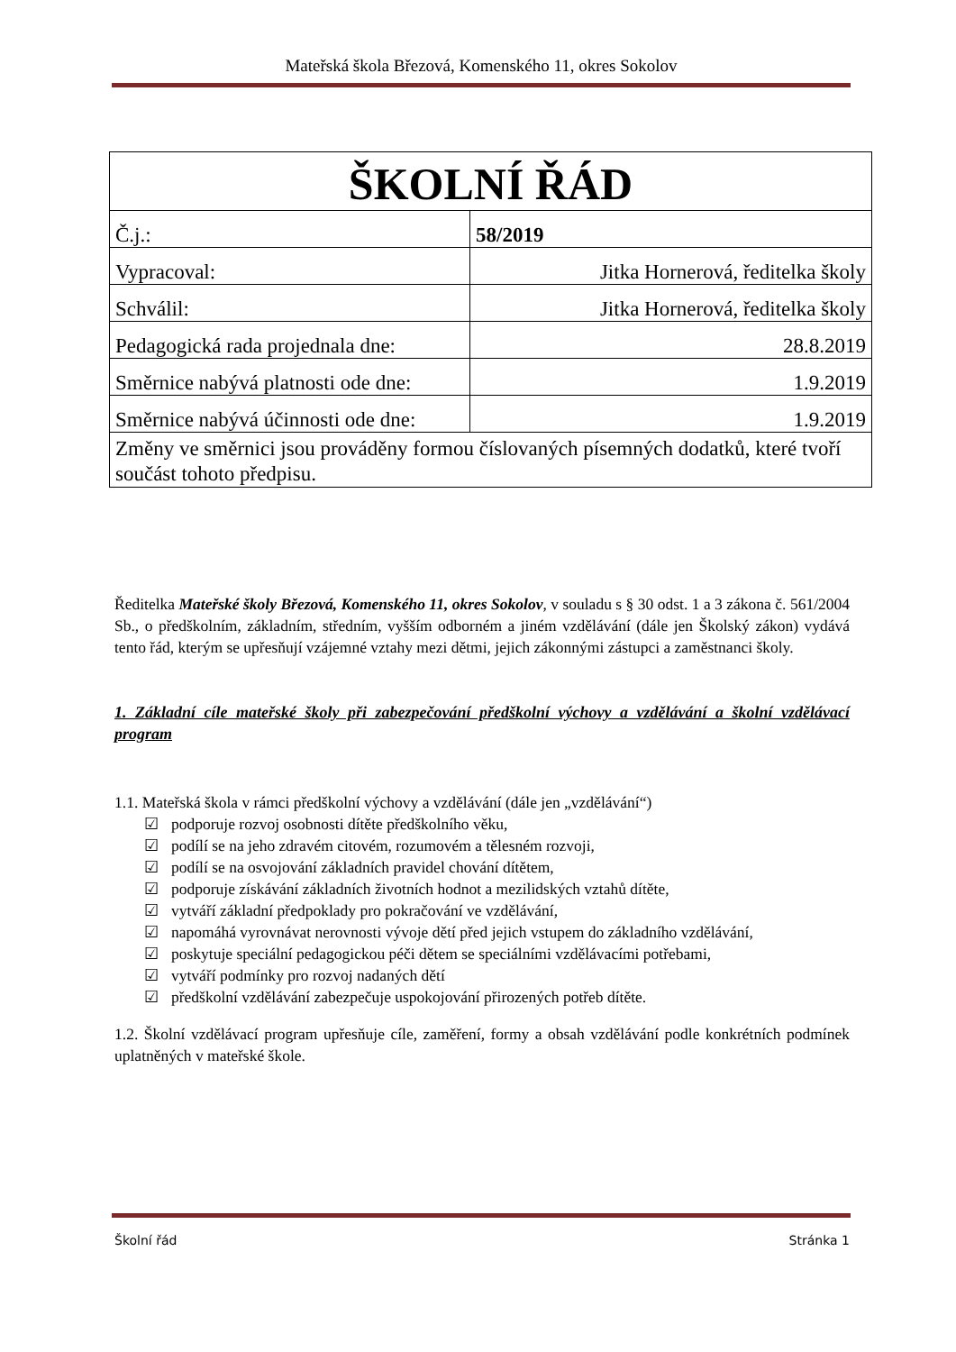Mateřská škola Březová, Komenského 11, okres Sokolov
| ŠKOLNÍ ŘÁD | |
| Č.j.: | 58/2019 |
| Vypracoval: | Jitka Hornerová, ředitelka školy |
| Schválil: | Jitka Hornerová, ředitelka školy |
| Pedagogická rada projednala dne: | 28.8.2019 |
| Směrnice nabývá platnosti ode dne: | 1.9.2019 |
| Směrnice nabývá účinnosti ode dne: | 1.9.2019 |
| Změny ve směrnici jsou prováděny formou číslovaných písemných dodatků, které tvoří součást tohoto předpisu. | |
Ředitelka Mateřské školy Březová, Komenského 11, okres Sokolov, v souladu s § 30 odst. 1 a 3 zákona č. 561/2004 Sb., o předškolním, základním, středním, vyšším odborném a jiném vzdělávání (dále jen Školský zákon) vydává tento řád, kterým se upřesňují vzájemné vztahy mezi dětmi, jejich zákonnými zástupci a zaměstnanci školy.
1. Základní cíle mateřské školy při zabezpečování předškolní výchovy a vzdělávání a školní vzdělávací program
1.1. Mateřská škola v rámci předškolní výchovy a vzdělávání (dále jen „vzdělávání“)
☑ podporuje rozvoj osobnosti dítěte předškolního věku,
☑ podílí se na jeho zdravém citovém, rozumovém a tělesném rozvoji,
☑ podílí se na osvojování základních pravidel chování dítětem,
☑ podporuje získávání základních životních hodnot a mezilidských vztahů dítěte,
☑ vytváří základní předpoklady pro pokračování ve vzdělávání,
☑ napomáhá vyrovnávat nerovnosti vývoje dětí před jejich vstupem do základního vzdělávání,
☑ poskytuje speciální pedagogickou péči dětem se speciálními vzdělávacími potřebami,
☑ vytváří podmínky pro rozvoj nadaných dětí
☑ předškolní vzdělávání zabezpečuje uspokojování přirozených potřeb dítěte.
1.2. Školní vzdělávací program upřesňuje cíle, zaměření, formy a obsah vzdělávání podle konkrétních podmínek uplatněných v mateřské škole.
Školní řád Stránka 1